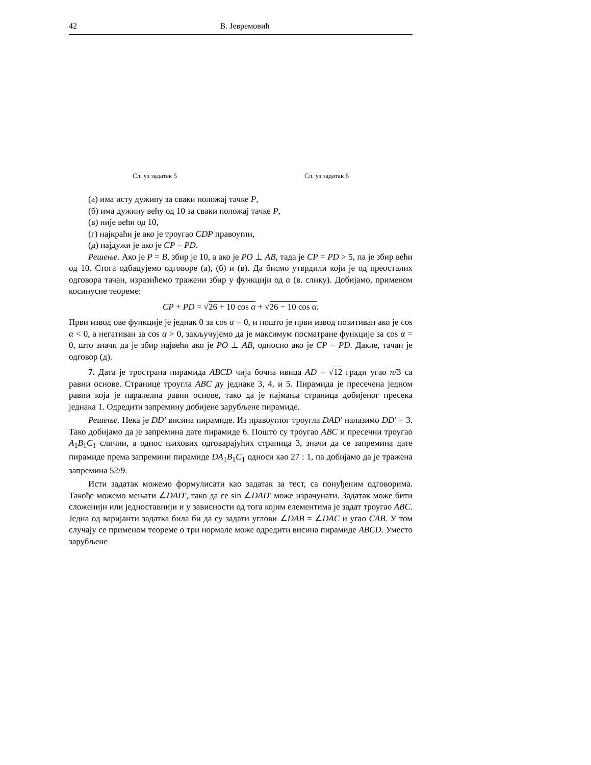42 В. Јевремовић
Сл. уз задатак 5 Сл. уз задатак 6
(а) има исту дужину за сваки положај тачке P,
(б) има дужину већу од 10 за сваки положај тачке P,
(в) није већи од 10,
(г) најкраћи је ако је троугао CDP правоугли,
(д) најдужи је ако је CP = PD.
Решење. Ако је P = B, збир је 10, а ако је PO ⊥ AB, тада је CP = PD > 5, па је збир већи од 10. Стога одбацујемо одговоре (а), (б) и (в). Да бисмо утврдили који је од преосталих одговора тачан, изразићемо тражени збир у функцији од α (в. слику). Добијамо, применом косинусне теореме:
CP + PD = √26 + 10 cos α + √26 − 10 cos α.
Први извод ове функције је једнак 0 за cos α = 0, и пошто је први извод позитиван ако је cos α < 0, а негативан за cos α > 0, закључујемо да је максимум посматране функције за cos α = 0, што значи да је збир највећи ако је PO ⊥ AB, односно ако је CP = PD. Дакле, тачан је одговор (д).
7. Дата је тространа пирамида ABCD чија бочна ивица AD = √12 гради угао π/3 са равни основе. Странице троугла ABC ду једнаке 3, 4, и 5. Пирамида је пресечена једном равни која је паралелна равни основе, тако да је најмања страница добијеног пресека једнака 1. Одредити запремину добијене зарубљене пирамиде.
Решење. Нека је DD′ висина пирамиде. Из правоуглог троугла DAD′ налазимо DD′ = 3. Тако добијамо да је запремина дате пирамиде 6. Пошто су троугао ABC и пресечни троугао A<sub>1</sub>B<sub>1</sub>C<sub>1</sub> слични, а однос њихових одговарајућих страница 3, значи да се запремина дате пирамиде према запремини пирамиде DA<sub>1</sub>B<sub>1</sub>C<sub>1</sub> односи као 27 : 1, па добијамо да је тражена запремина 52/9.
Исти задатак можемо формулисати као задатак за тест, са понуђеним одговорима. Такође можемо мењати ∠DAD′, тако да се sin ∠DAD′ може израчунати. Задатак може бити сложенији или једноставнији и у зависности од тога којим елементима је задат троугао ABC. Једна од варијанти задатка била би да су задати углови ∠DAB = ∠DAC и угао CAB. У том случају се применом теореме о три нормале може одредити висина пирамиде ABCD. Уместо зарубљене